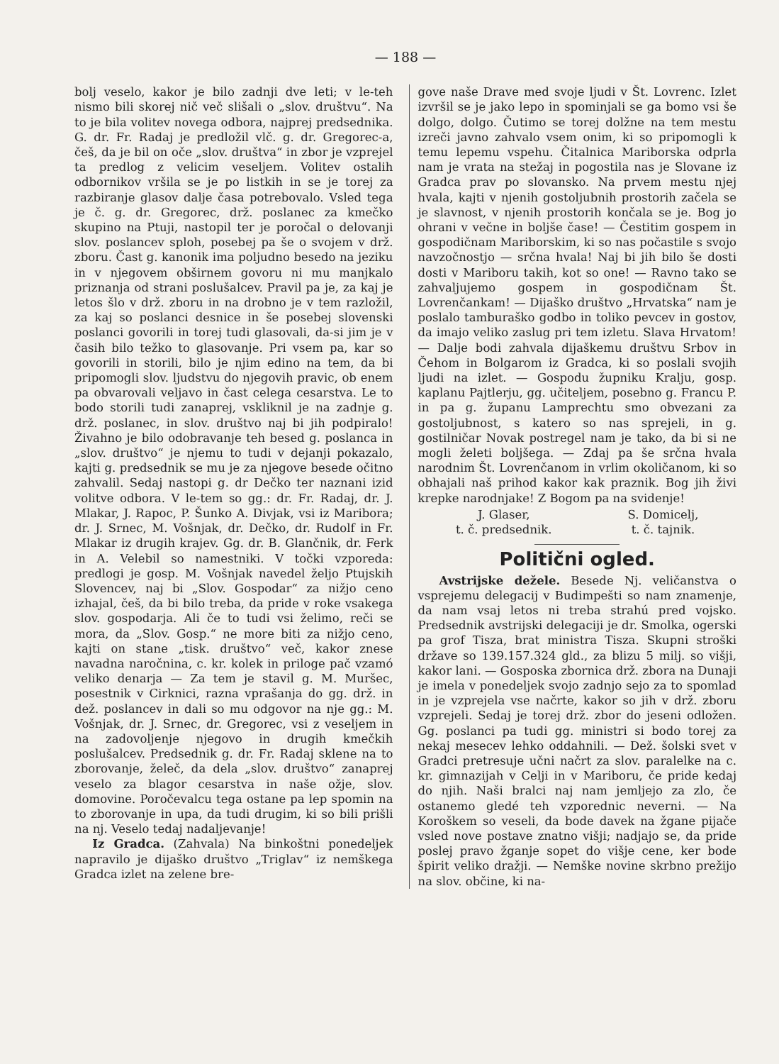— 188 —
bolj veselo, kakor je bilo zadnji dve leti; v le-teh nismo bili skorej nič več slišali o „slov. društvu“. Na to je bila volitev novega odbora, najprej predsednika. G. dr. Fr. Radaj je predložil vlč. g. dr. Gregorec-a, češ, da je bil on oče „slov. društva“ in zbor je vzprejel ta predlog z velicim veseljem. Volitev ostalih odbornikov vršila se je po listkih in se je torej za razbiranje glasov dalje časa potrebovalo. Vsled tega je č. g. dr. Gregorec, drž. poslanec za kmečko skupino na Ptuji, nastopil ter je poročal o delovanji slov. poslancev sploh, posebej pa še o svojem v drž. zboru. Čast g. kanonik ima poljudno besedo na jeziku in v njegovem obširnem govoru ni mu manjkalo priznanja od strani poslušalcev. Pravil pa je, za kaj je letos šlo v drž. zboru in na drobno je v tem razložil, za kaj so poslanci desnice in še posebej slovenski poslanci govorili in torej tudi glasovali, da-si jim je v časih bilo težko to glasovanje. Pri vsem pa, kar so govorili in storili, bilo je njim edino na tem, da bi pripomogli slov. ljudstvu do njegovih pravic, ob enem pa obvarovali veljavo in čast celega cesarstva. Le to bodo storili tudi zanaprej, vskliknil je na zadnje g. drž. poslanec, in slov. društvo naj bi jih podpiralo! Živahno je bilo odobravanje teh besed g. poslanca in „slov. društvo“ je njemu to tudi v dejanji pokazalo, kajti g. predsednik se mu je za njegove besede očitno zahvalil. Sedaj nastopi g. dr Dečko ter naznani izid volitve odbora. V le-tem so gg.: dr. Fr. Radaj, dr. J. Mlakar, J. Rapoc, P. Šunko A. Divjak, vsi iz Maribora; dr. J. Srnec, M. Vošnjak, dr. Dečko, dr. Rudolf in Fr. Mlakar iz drugih krajev. Gg. dr. B. Glančnik, dr. Ferk in A. Velebil so namestniki. V točki vzporeda: predlogi je gosp. M. Vošnjak navedel željo Ptujskih Slovencev, naj bi „Slov. Gospodar“ za nižjo ceno izhajal, češ, da bi bilo treba, da pride v roke vsakega slov. gospodarja. Ali če to tudi vsi želimo, reči se mora, da „Slov. Gosp.“ ne more biti za nižjo ceno, kajti on stane „tisk. društvo“ več, kakor znese navadna naročnina, c. kr. kolek in priloge pač vzamó veliko denarja — Za tem je stavil g. M. Muršec, posestnik v Cirknici, razna vprašanja do gg. drž. in dež. poslancev in dali so mu odgovor na nje gg.: M. Vošnjak, dr. J. Srnec, dr. Gregorec, vsi z veseljem in na zadovoljenje njegovo in drugih kmečkih poslušalcev. Predsednik g. dr. Fr. Radaj sklene na to zborovanje, želeč, da dela „slov. društvo“ zanaprej veselo za blagor cesarstva in naše ožje, slov. domovine. Poročevalcu tega ostane pa lep spomin na to zborovanje in upa, da tudi drugim, ki so bili prišli na nj. Veselo tedaj nadaljevanje!
Iz Gradca. (Zahvala) Na binkoštni ponedeljek napravilo je dijaško društvo „Triglav“ iz nemškega Gradca izlet na zelene bre-
gove naše Drave med svoje ljudi v Št. Lovrenc. Izlet izvršil se je jako lepo in spominjali se ga bomo vsi še dolgo, dolgo. Čutimo se torej dolžne na tem mestu izreči javno zahvalo vsem onim, ki so pripomogli k temu lepemu vspehu. Čitalnica Mariborska odprla nam je vrata na stežaj in pogostila nas je Slovane iz Gradca prav po slovansko. Na prvem mestu njej hvala, kajti v njenih gostoljubnih prostorih začela se je slavnost, v njenih prostorih končala se je. Bog jo ohrani v večne in boljše čase! — Čestitim gospem in gospodičnam Mariborskim, ki so nas počastile s svojo navzočnostjo — srčna hvala! Naj bi jih bilo še dosti dosti v Mariboru takih, kot so one! — Ravno tako se zahvaljujemo gospem in gospodičnam Št. Lovrenčankam! — Dijaško društvo „Hrvatska“ nam je poslalo tamburaško godbo in toliko pevcev in gostov, da imajo veliko zaslug pri tem izletu. Slava Hrvatom! — Dalje bodi zahvala dijaškemu društvu Srbov in Čehom in Bolgarom iz Gradca, ki so poslali svojih ljudi na izlet. — Gospodu župniku Kralju, gosp. kaplanu Pajtlerju, gg. učiteljem, posebno g. Francu P. in pa g. županu Lamprechtu smo obvezani za gostoljubnost, s katero so nas sprejeli, in g. gostilničar Novak postregel nam je tako, da bi si ne mogli želeti boljšega. — Zdaj pa še srčna hvala narodnim Št. Lovrenčanom in vrlim okoličanom, ki so obhajali naš prihod kakor kak praznik. Bog jih živi krepke narodnjake! Z Bogom pa na svidenje!
J. Glaser,
t. č. predsednik.
S. Domicelj,
t. č. tajnik.
Politični ogled.
Avstrijske dežele. Besede Nj. veličanstva o vsprejemu delegacij v Budimpešti so nam znamenje, da nam vsaj letos ni treba strahú pred vojsko. Predsednik avstrijski delegaciji je dr. Smolka, ogerski pa grof Tisza, brat ministra Tisza. Skupni stroški države so 139.157.324 gld., za blizu 5 milj. so višji, kakor lani. — Gosposka zbornica drž. zbora na Dunaji je imela v ponedeljek svojo zadnjo sejo za to spomlad in je vzprejela vse načrte, kakor so jih v drž. zboru vzprejeli. Sedaj je torej drž. zbor do jeseni odložen. Gg. poslanci pa tudi gg. ministri si bodo torej za nekaj mesecev lehko oddahnili. — Dež. šolski svet v Gradci pretresuje učni načrt za slov. paralelke na c. kr. gimnazijah v Celji in v Mariboru, če pride kedaj do njih. Naši bralci naj nam jemljejo za zlo, če ostanemo gledé teh vzporednic neverni. — Na Koroškem so veseli, da bode davek na žgane pijače vsled nove postave znatno višji; nadjajo se, da pride poslej pravo žganje sopet do višje cene, ker bode špirit veliko dražji. — Nemške novine skrbno prežijo na slov. občine, ki na-